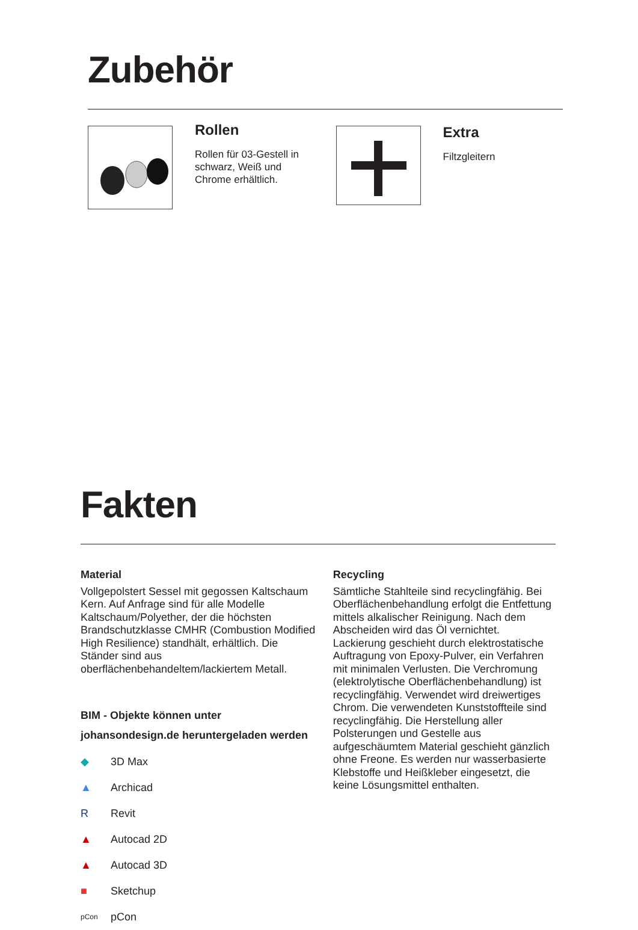Zubehör
Rollen
Rollen für 03-Gestell in schwarz, Weiß und Chrome erhältlich.
Extra
Filtzgleitern
Fakten
Material
Vollgepolstert Sessel mit gegossen Kaltschaum Kern. Auf Anfrage sind für alle Modelle Kaltschaum/Polyether, der die höchsten Brandschutzklasse CMHR (Combustion Modified High Resilience) standhält, erhältlich. Die Ständer sind aus oberflächenbehandeltem/lackiertem Metall.
BIM - Objekte können unter johansondesign.de heruntergeladen werden
◆ 3D Max
▲ Archicad
R Revit
▲ Autocad 2D
▲ Autocad 3D
■ Sketchup
pCon pCon
Recycling
Sämtliche Stahlteile sind recyclingfähig. Bei Oberflächenbehandlung erfolgt die Entfettung mittels alkalischer Reinigung. Nach dem Abscheiden wird das Öl vernichtet. Lackierung geschieht durch elektrostatische Auftragung von Epoxy-Pulver, ein Verfahren mit minimalen Verlusten. Die Verchromung (elektrolytische Oberflächenbehandlung) ist recyclingfähig. Verwendet wird dreiwertiges Chrom. Die verwendeten Kunststoffteile sind recyclingfähig. Die Herstellung aller Polsterungen und Gestelle aus aufgeschäumtem Material geschieht gänzlich ohne Freone. Es werden nur wasserbasierte Klebstoffe und Heißkleber eingesetzt, die keine Lösungsmittel enthalten.